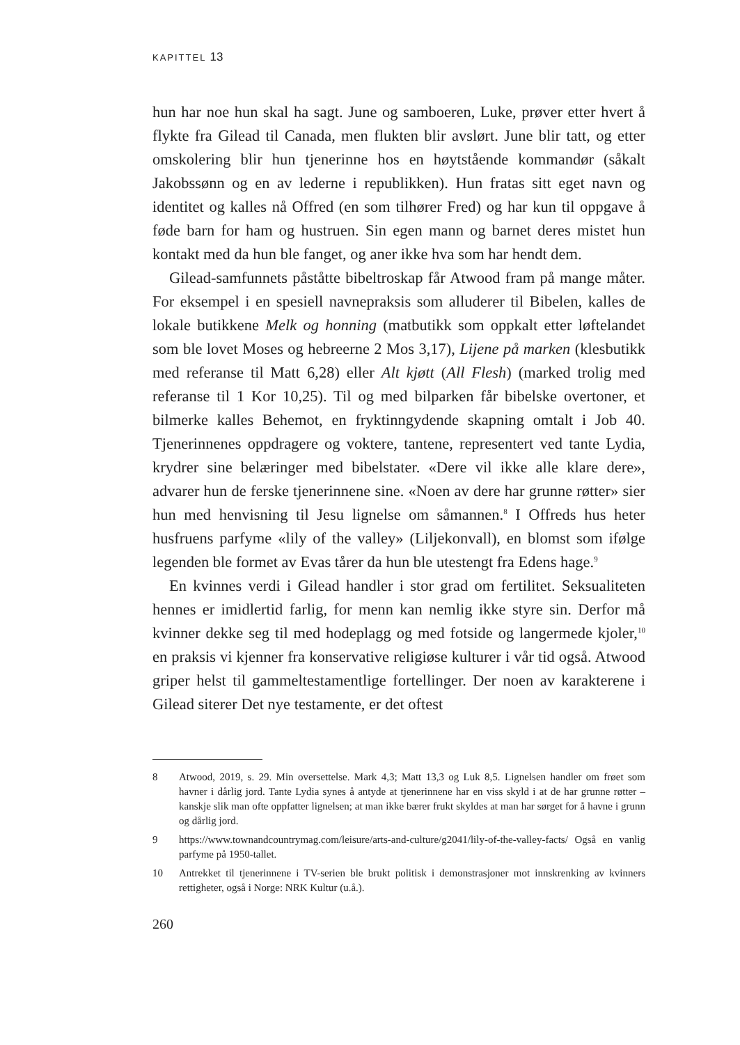KAPITTEL 13
hun har noe hun skal ha sagt. June og samboeren, Luke, prøver etter hvert å flykte fra Gilead til Canada, men flukten blir avslørt. June blir tatt, og etter omskolering blir hun tjenerinne hos en høytstående kommandør (såkalt Jakobssønn og en av lederne i republikken). Hun fratas sitt eget navn og identitet og kalles nå Offred (en som tilhører Fred) og har kun til oppgave å føde barn for ham og hustruen. Sin egen mann og barnet deres mistet hun kontakt med da hun ble fanget, og aner ikke hva som har hendt dem.
Gilead-samfunnets påståtte bibeltroskap får Atwood fram på mange måter. For eksempel i en spesiell navnepraksis som alluderer til Bibelen, kalles de lokale butikkene Melk og honning (matbutikk som oppkalt etter løftelandet som ble lovet Moses og hebreerne 2 Mos 3,17), Lijene på marken (klesbutikk med referanse til Matt 6,28) eller Alt kjøtt (All Flesh) (marked trolig med referanse til 1 Kor 10,25). Til og med bilparken får bibelske overtoner, et bilmerke kalles Behemot, en fryktinngydende skapning omtalt i Job 40. Tjenerinnenes oppdragere og voktere, tantene, representert ved tante Lydia, krydrer sine belæringer med bibelstater. «Dere vil ikke alle klare dere», advarer hun de ferske tjenerinnene sine. «Noen av dere har grunne røtter» sier hun med henvisning til Jesu lignelse om såmannen.<sup>8</sup> I Offreds hus heter husfruens parfyme «lily of the valley» (Liljekonvall), en blomst som ifølge legenden ble formet av Evas tårer da hun ble utestengt fra Edens hage.<sup>9</sup>
En kvinnes verdi i Gilead handler i stor grad om fertilitet. Seksualiteten hennes er imidlertid farlig, for menn kan nemlig ikke styre sin. Derfor må kvinner dekke seg til med hodeplagg og med fotside og langermede kjoler,<sup>10</sup> en praksis vi kjenner fra konservative religiøse kulturer i vår tid også. Atwood griper helst til gammeltestamentlige fortellinger. Der noen av karakterene i Gilead siterer Det nye testamente, er det oftest
8 Atwood, 2019, s. 29. Min oversettelse. Mark 4,3; Matt 13,3 og Luk 8,5. Lignelsen handler om frøet som havner i dårlig jord. Tante Lydia synes å antyde at tjenerinnene har en viss skyld i at de har grunne røtter – kanskje slik man ofte oppfatter lignelsen; at man ikke bærer frukt skyldes at man har sørget for å havne i grunn og dårlig jord.
9 https://www.townandcountrymag.com/leisure/arts-and-culture/g2041/lily-of-the-valley-facts/ Også en vanlig parfyme på 1950-tallet.
10 Antrekket til tjenerinnene i TV-serien ble brukt politisk i demonstrasjoner mot innskrenking av kvinners rettigheter, også i Norge: NRK Kultur (u.å.).
260